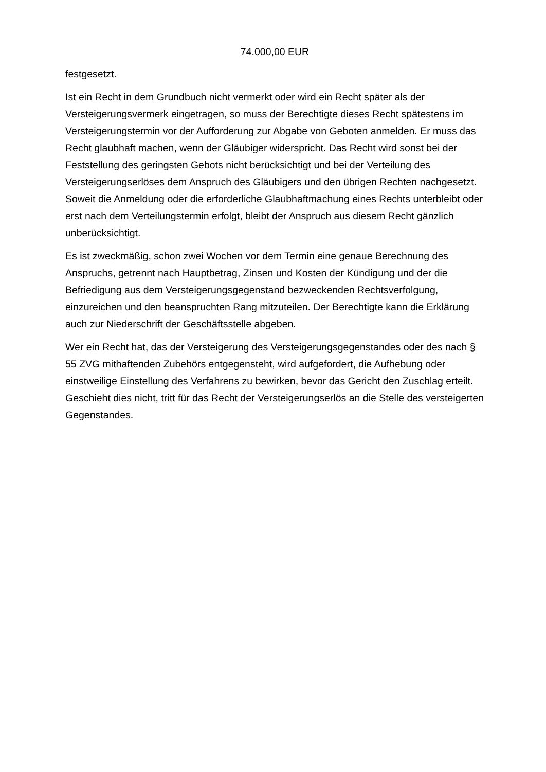74.000,00 EUR
festgesetzt.
Ist ein Recht in dem Grundbuch nicht vermerkt oder wird ein Recht später als der Versteigerungsvermerk eingetragen, so muss der Berechtigte dieses Recht spätestens im Versteigerungstermin vor der Aufforderung zur Abgabe von Geboten anmelden. Er muss das Recht glaubhaft machen, wenn der Gläubiger widerspricht. Das Recht wird sonst bei der Feststellung des geringsten Gebots nicht berücksichtigt und bei der Verteilung des Versteigerungserlöses dem Anspruch des Gläubigers und den übrigen Rechten nachgesetzt. Soweit die Anmeldung oder die erforderliche Glaubhaftmachung eines Rechts unterbleibt oder erst nach dem Verteilungstermin erfolgt, bleibt der Anspruch aus diesem Recht gänzlich unberücksichtigt.
Es ist zweckmäßig, schon zwei Wochen vor dem Termin eine genaue Berechnung des Anspruchs, getrennt nach Hauptbetrag, Zinsen und Kosten der Kündigung und der die Befriedigung aus dem Versteigerungsgegenstand bezweckenden Rechtsverfolgung, einzureichen und den beanspruchten Rang mitzuteilen. Der Berechtigte kann die Erklärung auch zur Niederschrift der Geschäftsstelle abgeben.
Wer ein Recht hat, das der Versteigerung des Versteigerungsgegenstandes oder des nach § 55 ZVG mithaftenden Zubehörs entgegensteht, wird aufgefordert, die Aufhebung oder einstweilige Einstellung des Verfahrens zu bewirken, bevor das Gericht den Zuschlag erteilt. Geschieht dies nicht, tritt für das Recht der Versteigerungserlös an die Stelle des versteigerten Gegenstandes.